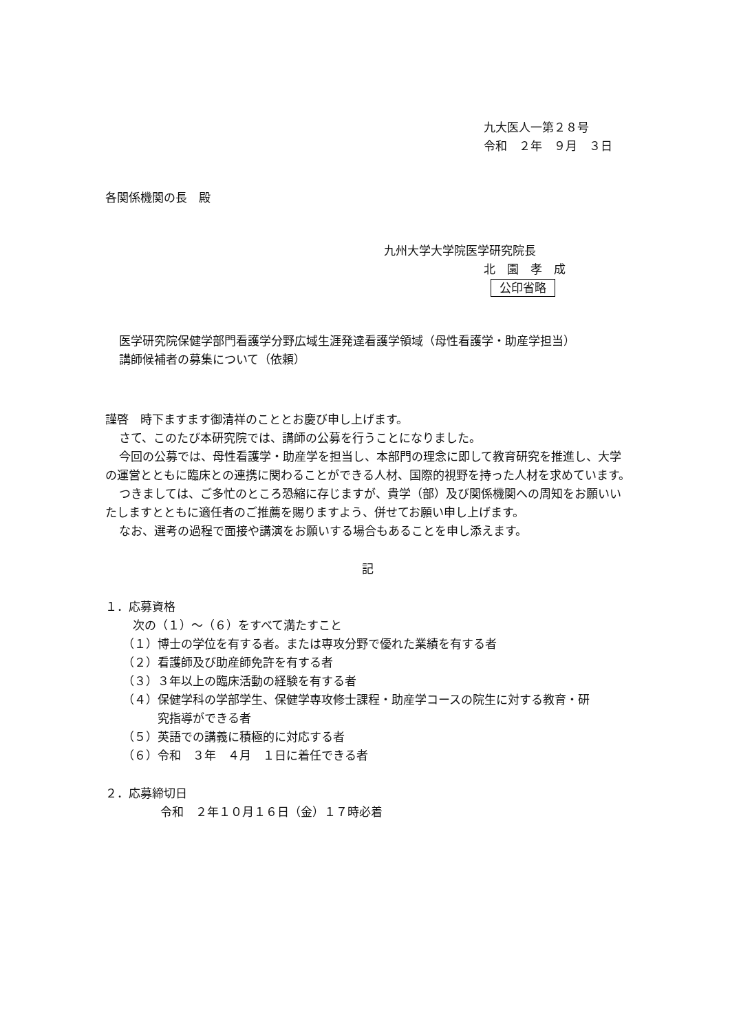九大医人一第２８号
令和　２年　９月　３日
各関係機関の長　殿
九州大学大学院医学研究院長
北　園　孝　成 公印省略
医学研究院保健学部門看護学分野広域生涯発達看護学領域（母性看護学・助産学担当）
講師候補者の募集について（依頼）
謹啓　時下ますます御清祥のこととお慶び申し上げます。
さて、このたび本研究院では、講師の公募を行うことになりました。
今回の公募では、母性看護学・助産学を担当し、本部門の理念に即して教育研究を推進し、大学の運営とともに臨床との連携に関わることができる人材、国際的視野を持った人材を求めています。
つきましては、ご多忙のところ恐縮に存じますが、貴学（部）及び関係機関への周知をお願いいたしますとともに適任者のご推薦を賜りますよう、併せてお願い申し上げます。
なお、選考の過程で面接や講演をお願いする場合もあることを申し添えます。
記
１．応募資格
次の（１）～（６）をすべて満たすこと
（１）博士の学位を有する者。または専攻分野で優れた業績を有する者
（２）看護師及び助産師免許を有する者
（３）３年以上の臨床活動の経験を有する者
（４）保健学科の学部学生、保健学専攻修士課程・助産学コースの院生に対する教育・研
　　　究指導ができる者
（５）英語での講義に積極的に対応する者
（６）令和　３年　４月　１日に着任できる者
２．応募締切日
令和　２年１０月１６日（金）１７時必着